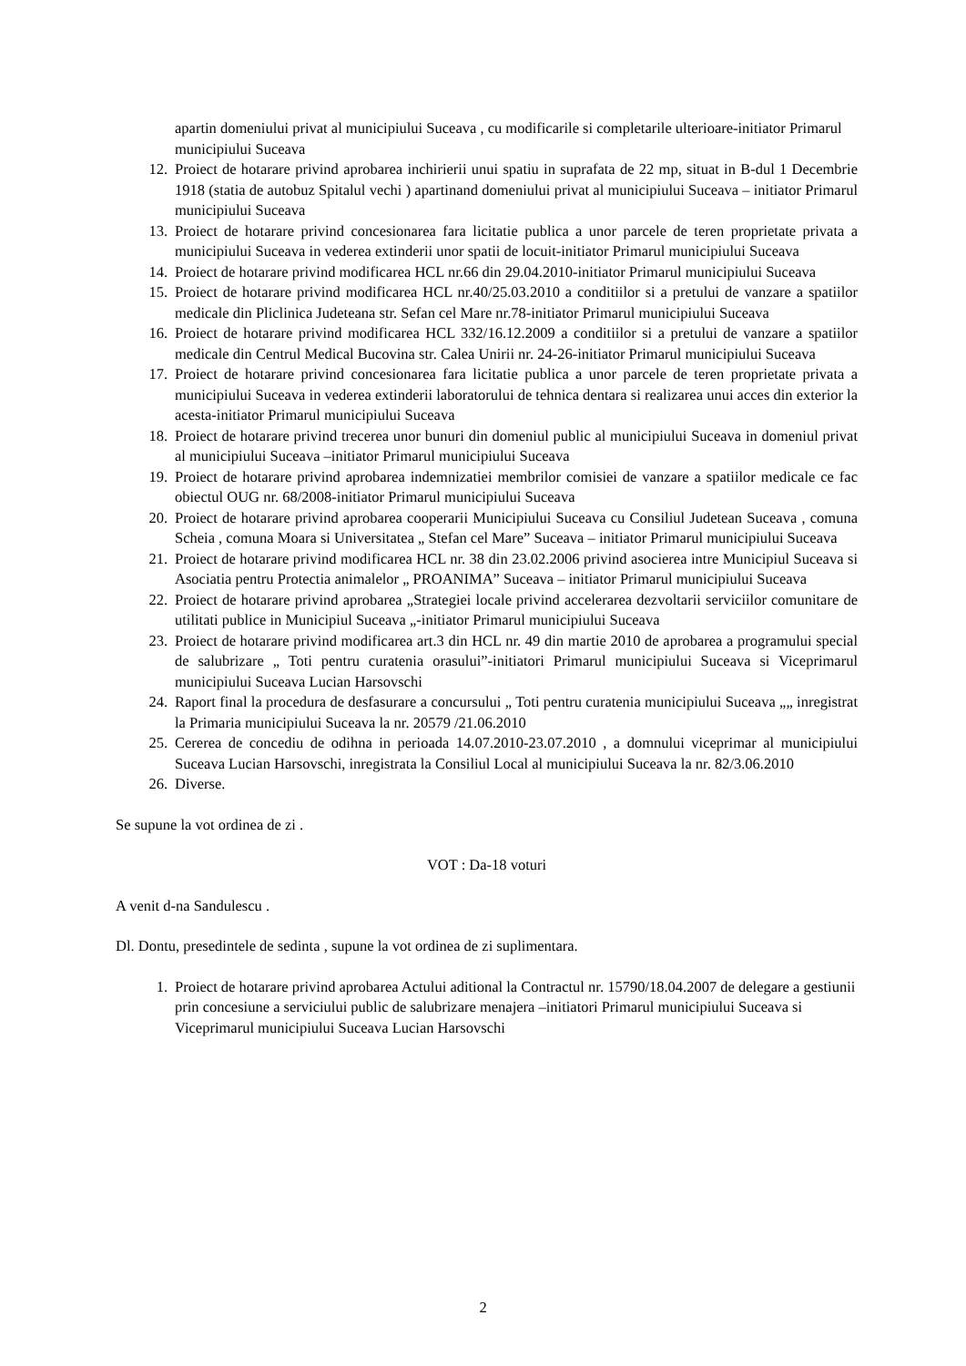apartin domeniului privat al municipiului Suceava , cu modificarile si completarile ulterioare-initiator Primarul municipiului Suceava
12. Proiect de hotarare privind aprobarea inchirierii unui spatiu in suprafata de 22 mp, situat in B-dul 1 Decembrie 1918 (statia de autobuz Spitalul vechi ) apartinand domeniului privat al municipiului Suceava – initiator Primarul municipiului Suceava
13. Proiect de hotarare privind concesionarea fara licitatie publica a unor parcele de teren proprietate privata a municipiului Suceava in vederea extinderii unor spatii de locuit-initiator Primarul municipiului Suceava
14. Proiect de hotarare privind modificarea HCL nr.66 din 29.04.2010-initiator Primarul municipiului Suceava
15. Proiect de hotarare privind modificarea HCL nr.40/25.03.2010 a conditiilor si a pretului de vanzare a spatiilor medicale din Pliclinica Judeteana str. Sefan cel Mare nr.78-initiator Primarul municipiului Suceava
16. Proiect de hotarare privind modificarea HCL 332/16.12.2009 a conditiilor si a pretului de vanzare a spatiilor medicale din Centrul Medical Bucovina str. Calea Unirii nr. 24-26-initiator Primarul municipiului Suceava
17. Proiect de hotarare privind concesionarea fara licitatie publica a unor parcele de teren proprietate privata a municipiului Suceava in vederea extinderii laboratorului de tehnica dentara si realizarea unui acces din exterior la acesta-initiator Primarul municipiului Suceava
18. Proiect de hotarare privind trecerea unor bunuri din domeniul public al municipiului Suceava in domeniul privat al municipiului Suceava –initiator Primarul municipiului Suceava
19. Proiect de hotarare privind aprobarea indemnizatiei membrilor comisiei de vanzare a spatiilor medicale ce fac obiectul OUG nr. 68/2008-initiator Primarul municipiului Suceava
20. Proiect de hotarare privind aprobarea cooperarii Municipiului Suceava cu Consiliul Judetean Suceava , comuna Scheia , comuna Moara si Universitatea „ Stefan cel Mare” Suceava – initiator Primarul municipiului Suceava
21. Proiect de hotarare privind modificarea HCL nr. 38 din 23.02.2006 privind asocierea intre Municipiul Suceava si Asociatia pentru Protectia animalelor „ PROANIMA” Suceava – initiator Primarul municipiului Suceava
22. Proiect de hotarare privind aprobarea „Strategiei locale privind accelerarea dezvoltarii serviciilor comunitare de utilitati publice in Municipiul Suceava „-initiator Primarul municipiului Suceava
23. Proiect de hotarare privind modificarea art.3 din HCL nr. 49 din martie 2010 de aprobarea a programului special de salubrizare „ Toti pentru curatenia orasului”-initiatori Primarul municipiului Suceava si Viceprimarul municipiului Suceava Lucian Harsovschi
24. Raport final la procedura de desfasurare a concursului „ Toti pentru curatenia municipiului Suceava „„ inregistrat la Primaria municipiului Suceava la nr. 20579 /21.06.2010
25. Cererea de concediu de odihna in perioada 14.07.2010-23.07.2010 , a domnului viceprimar al municipiului Suceava Lucian Harsovschi, inregistrata la Consiliul Local al municipiului Suceava la nr. 82/3.06.2010
26. Diverse.
Se supune la vot ordinea de zi .
VOT : Da-18 voturi
A venit d-na Sandulescu .
Dl. Dontu, presedintele de sedinta , supune la vot ordinea de zi suplimentara.
1. Proiect de hotarare privind aprobarea Actului aditional la Contractul nr. 15790/18.04.2007 de delegare a gestiunii prin concesiune a serviciului public de salubrizare menajera –initiatori Primarul municipiului Suceava si Viceprimarul municipiului Suceava Lucian Harsovschi
2